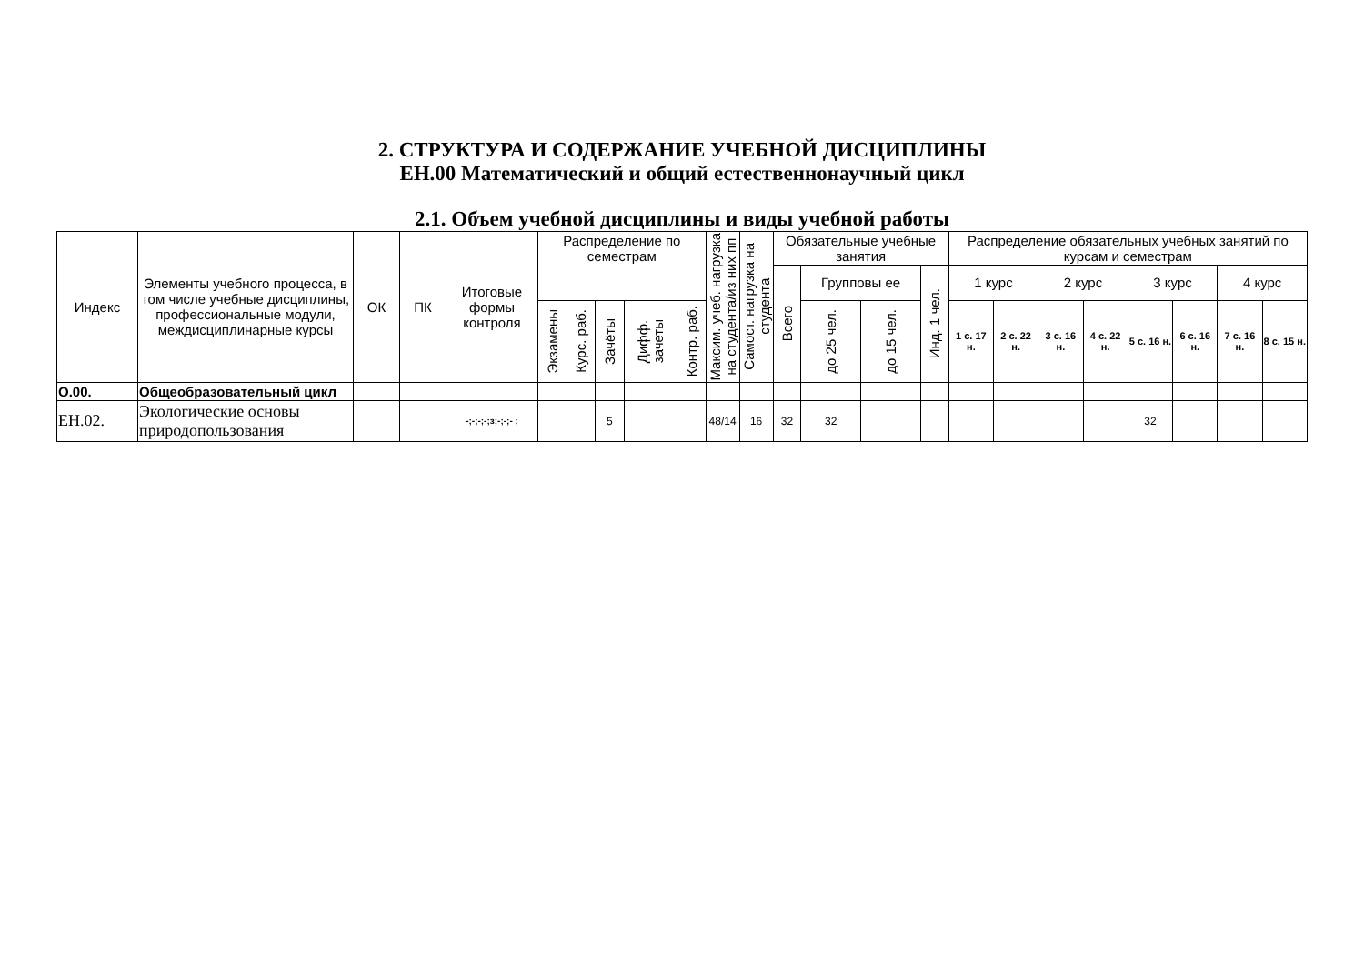2. СТРУКТУРА И СОДЕРЖАНИЕ УЧЕБНОЙ ДИСЦИПЛИНЫ
ЕН.00 Математический и общий естественнонаучный цикл
2.1. Объем учебной дисциплины и виды учебной работы
| Индекс | Элементы учебного процесса, в том числе учебные дисциплины, профессиональные модули, междисциплинарные курсы | ОК | ПК | Итоговые формы контроля | Распределение по семестрам | | | | | Максим. учеб. нагрузка на студента/из них пп | Самост. нагрузка на студента | Обязательные учебные занятия | | | | Распределение обязательных учебных занятий по курсам и семестрам | | | | | | | |
| --- | --- | --- | --- | --- | --- | --- | --- | --- | --- | --- | --- | --- | --- | --- | --- | --- | --- | --- | --- | --- | --- | --- | --- |
| | | | | | | | | | | | | Всего | Групповы ее | | Инд. 1 чел. | 1 курс | | 2 курс | | 3 курс | | 4 курс | |
| | | | | | Экзамены | Курс. раб. | Зачёты | Дифф. зачеты | Контр. раб. | | | | до 25 чел. | до 15 чел. | | 1 с. 17 н. | 2 с. 22 н. | 3 с. 16 н. | 4 с. 22 н. | 5 с. 16 н. | 6 с. 16 н. | 7 с. 16 н. | 8 с. 15 н. |
| О.00. | Общеобразовательный цикл | | | | | | | | | | | | | | | | | | | | | | |
| ЕН.02. | Экологические основы природопользования | | | -;-;-;-;з;-;-;- ; | | | 5 | | | 48/14 | 16 | 32 | 32 | | | | | | | 32 | | | |